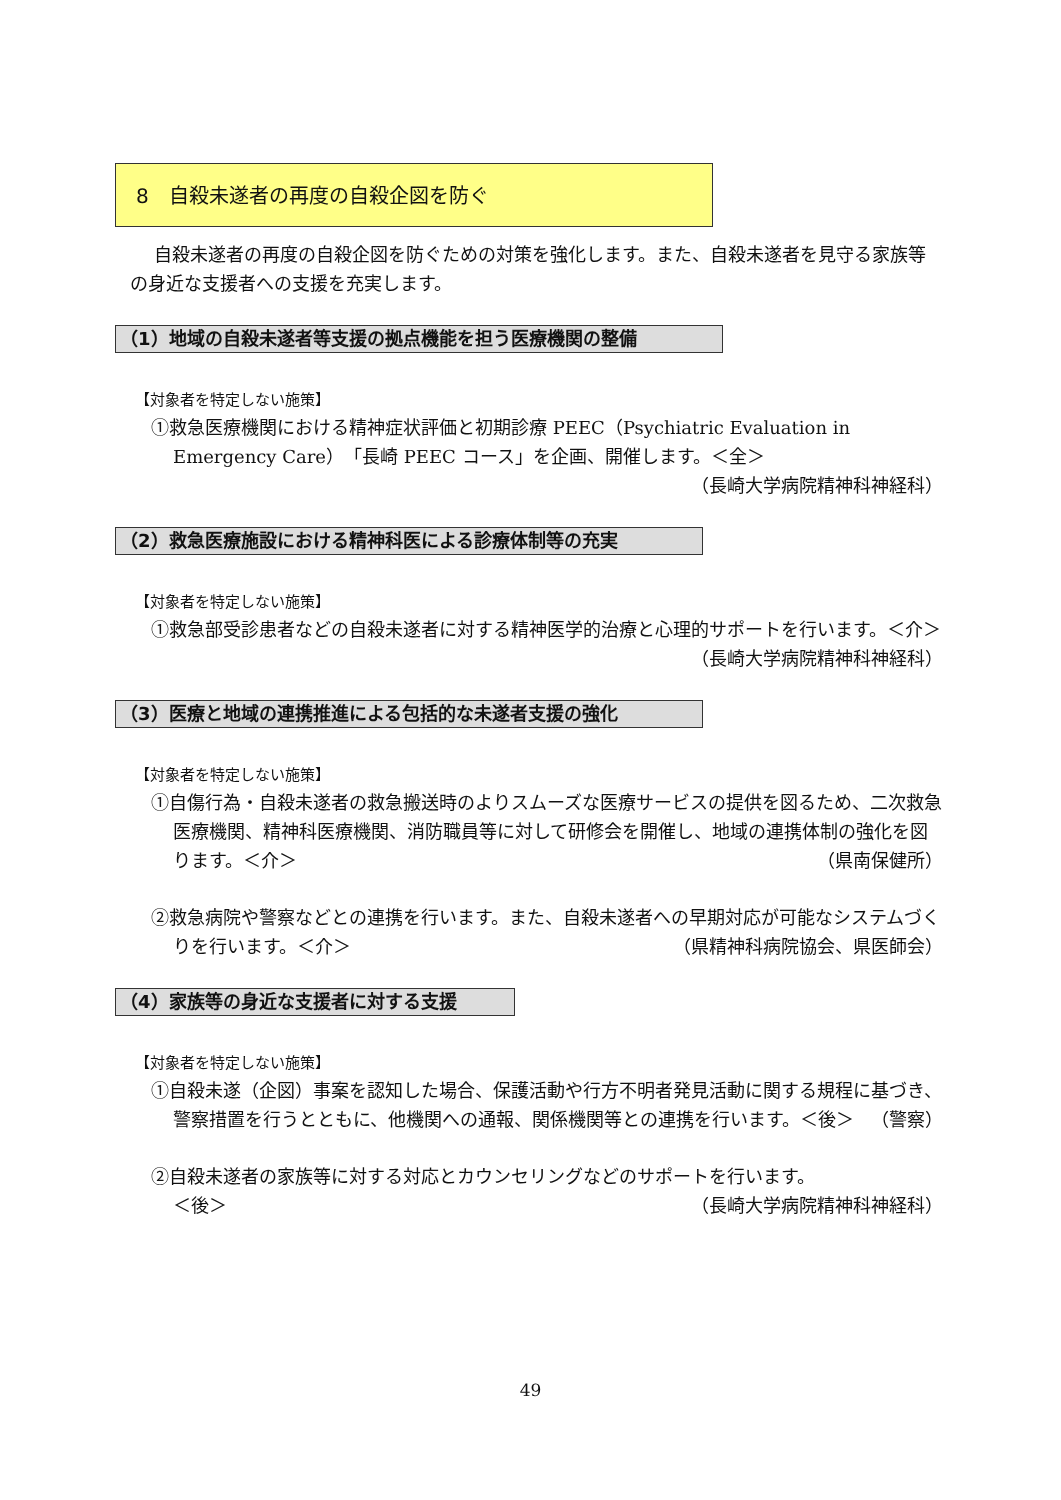8　自殺未遂者の再度の自殺企図を防ぐ
自殺未遂者の再度の自殺企図を防ぐための対策を強化します。また、自殺未遂者を見守る家族等の身近な支援者への支援を充実します。
（1）地域の自殺未遂者等支援の拠点機能を担う医療機関の整備
【対象者を特定しない施策】
①救急医療機関における精神症状評価と初期診療 PEEC（Psychiatric Evaluation in Emergency Care）「長崎 PEEC コース」を企画、開催します。＜全＞
（長崎大学病院精神科神経科）
（2）救急医療施設における精神科医による診療体制等の充実
【対象者を特定しない施策】
①救急部受診患者などの自殺未遂者に対する精神医学的治療と心理的サポートを行います。＜介＞ （長崎大学病院精神科神経科）
（3）医療と地域の連携推進による包括的な未遂者支援の強化
【対象者を特定しない施策】
①自傷行為・自殺未遂者の救急搬送時のよりスムーズな医療サービスの提供を図るため、二次救急医療機関、精神科医療機関、消防職員等に対して研修会を開催し、地域の連携体制の強化を図ります。＜介＞ （県南保健所）
②救急病院や警察などとの連携を行います。また、自殺未遂者への早期対応が可能なシステムづくりを行います。＜介＞ （県精神科病院協会、県医師会）
（4）家族等の身近な支援者に対する支援
【対象者を特定しない施策】
①自殺未遂（企図）事案を認知した場合、保護活動や行方不明者発見活動に関する規程に基づき、警察措置を行うとともに、他機関への通報、関係機関等との連携を行います。＜後＞ （警察）
②自殺未遂者の家族等に対する対応とカウンセリングなどのサポートを行います。
＜後＞ （長崎大学病院精神科神経科）
49